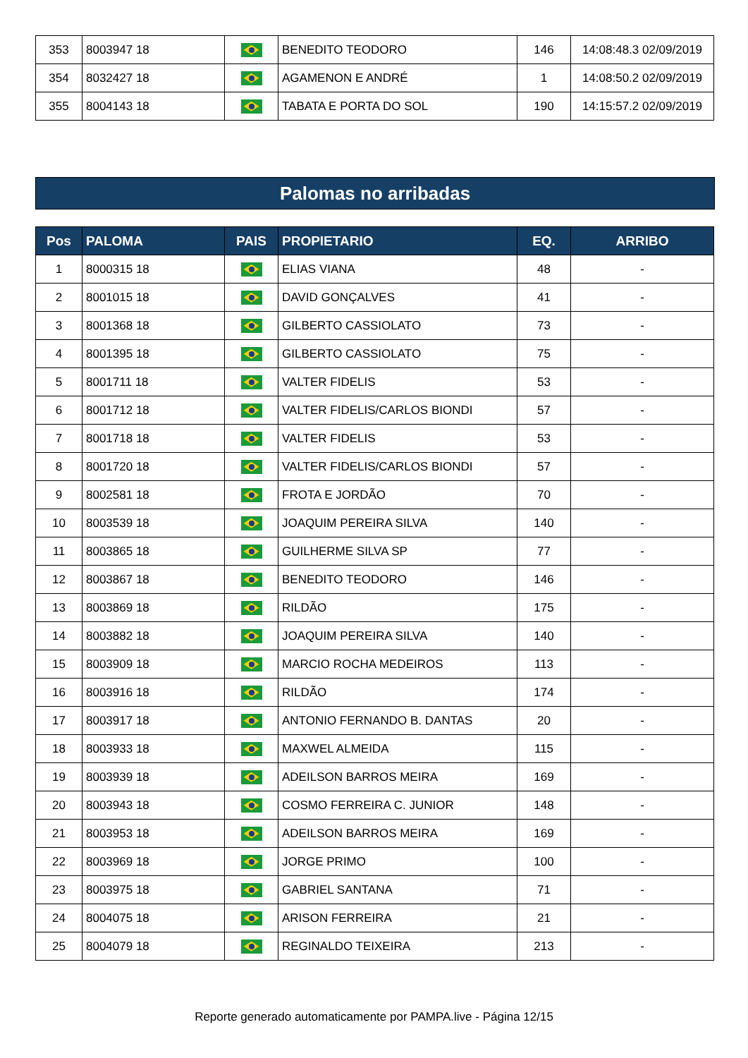| 353 | 8003947 18 | | BENEDITO TEODORO | 146 | 14:08:48.3 02/09/2019 |
| 354 | 8032427 18 | | AGAMENON E ANDRÉ | 1 | 14:08:50.2 02/09/2019 |
| 355 | 8004143 18 | | TABATA E PORTA DO SOL | 190 | 14:15:57.2 02/09/2019 |
Palomas no arribadas
| Pos | PALOMA | PAIS | PROPIETARIO | EQ. | ARRIBO |
| --- | --- | --- | --- | --- | --- |
| 1 | 8000315 18 | | ELIAS VIANA | 48 | - |
| 2 | 8001015 18 | | DAVID GONÇALVES | 41 | - |
| 3 | 8001368 18 | | GILBERTO CASSIOLATO | 73 | - |
| 4 | 8001395 18 | | GILBERTO CASSIOLATO | 75 | - |
| 5 | 8001711 18 | | VALTER FIDELIS | 53 | - |
| 6 | 8001712 18 | | VALTER FIDELIS/CARLOS BIONDI | 57 | - |
| 7 | 8001718 18 | | VALTER FIDELIS | 53 | - |
| 8 | 8001720 18 | | VALTER FIDELIS/CARLOS BIONDI | 57 | - |
| 9 | 8002581 18 | | FROTA E JORDÃO | 70 | - |
| 10 | 8003539 18 | | JOAQUIM PEREIRA SILVA | 140 | - |
| 11 | 8003865 18 | | GUILHERME SILVA SP | 77 | - |
| 12 | 8003867 18 | | BENEDITO TEODORO | 146 | - |
| 13 | 8003869 18 | | RILDÃO | 175 | - |
| 14 | 8003882 18 | | JOAQUIM PEREIRA SILVA | 140 | - |
| 15 | 8003909 18 | | MARCIO ROCHA MEDEIROS | 113 | - |
| 16 | 8003916 18 | | RILDÃO | 174 | - |
| 17 | 8003917 18 | | ANTONIO FERNANDO B. DANTAS | 20 | - |
| 18 | 8003933 18 | | MAXWEL ALMEIDA | 115 | - |
| 19 | 8003939 18 | | ADEILSON BARROS MEIRA | 169 | - |
| 20 | 8003943 18 | | COSMO FERREIRA C. JUNIOR | 148 | - |
| 21 | 8003953 18 | | ADEILSON BARROS MEIRA | 169 | - |
| 22 | 8003969 18 | | JORGE PRIMO | 100 | - |
| 23 | 8003975 18 | | GABRIEL SANTANA | 71 | - |
| 24 | 8004075 18 | | ARISON FERREIRA | 21 | - |
| 25 | 8004079 18 | | REGINALDO TEIXEIRA | 213 | - |
Reporte generado automaticamente por PAMPA.live - Página 12/15